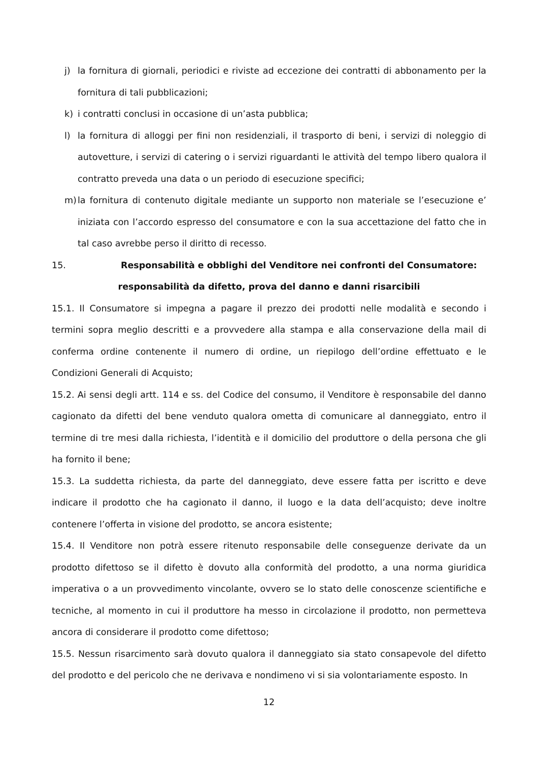j) la fornitura di giornali, periodici e riviste ad eccezione dei contratti di abbonamento per la fornitura di tali pubblicazioni;
k) i contratti conclusi in occasione di un’asta pubblica;
l) la fornitura di alloggi per fini non residenziali, il trasporto di beni, i servizi di noleggio di autovetture, i servizi di catering o i servizi riguardanti le attività del tempo libero qualora il contratto preveda una data o un periodo di esecuzione specifici;
m) la fornitura di contenuto digitale mediante un supporto non materiale se l’esecuzione e’ iniziata con l’accordo espresso del consumatore e con la sua accettazione del fatto che in tal caso avrebbe perso il diritto di recesso.
15. Responsabilità e obblighi del Venditore nei confronti del Consumatore:
responsabilità da difetto, prova del danno e danni risarcibili
15.1. Il Consumatore si impegna a pagare il prezzo dei prodotti nelle modalità e secondo i termini sopra meglio descritti e a provvedere alla stampa e alla conservazione della mail di conferma ordine contenente il numero di ordine, un riepilogo dell’ordine effettuato e le Condizioni Generali di Acquisto;
15.2. Ai sensi degli artt. 114 e ss. del Codice del consumo, il Venditore è responsabile del danno cagionato da difetti del bene venduto qualora ometta di comunicare al danneggiato, entro il termine di tre mesi dalla richiesta, l’identità e il domicilio del produttore o della persona che gli ha fornito il bene;
15.3. La suddetta richiesta, da parte del danneggiato, deve essere fatta per iscritto e deve indicare il prodotto che ha cagionato il danno, il luogo e la data dell’acquisto; deve inoltre contenere l’offerta in visione del prodotto, se ancora esistente;
15.4. Il Venditore non potrà essere ritenuto responsabile delle conseguenze derivate da un prodotto difettoso se il difetto è dovuto alla conformità del prodotto, a una norma giuridica imperativa o a un provvedimento vincolante, ovvero se lo stato delle conoscenze scientifiche e tecniche, al momento in cui il produttore ha messo in circolazione il prodotto, non permetteva ancora di considerare il prodotto come difettoso;
15.5. Nessun risarcimento sarà dovuto qualora il danneggiato sia stato consapevole del difetto del prodotto e del pericolo che ne derivava e nondimeno vi si sia volontariamente esposto. In
12